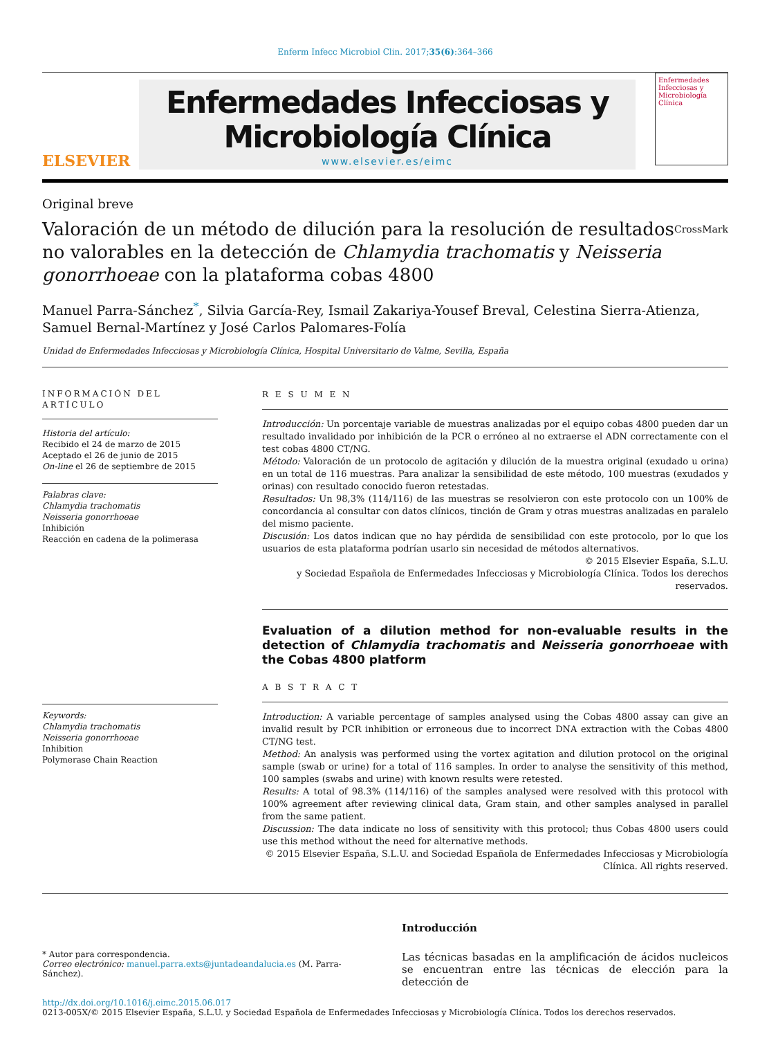Enferm Infecc Microbiol Clin. 2017;35(6):364–366
ELSEVIER
Enfermedades Infecciosas y
Microbiología Clínica
www.elsevier.es/eimc
Enfermedades Infecciosas y Microbiología Clínica
Original breve
Valoración de un método de dilución para la resolución de resultados no valorables en la detección de Chlamydia trachomatis y Neisseria gonorrhoeae con la plataforma cobas 4800
CrossMark
Manuel Parra-Sánchez<sup>*</sup>, Silvia García-Rey, Ismail Zakariya-Yousef Breval, Celestina Sierra-Atienza, Samuel Bernal-Martínez y José Carlos Palomares-Folía
Unidad de Enfermedades Infecciosas y Microbiología Clínica, Hospital Universitario de Valme, Sevilla, España
INFORMACIÓN DEL ARTÍCULO
Historia del artículo:
Recibido el 24 de marzo de 2015
Aceptado el 26 de junio de 2015
On-line el 26 de septiembre de 2015
Palabras clave:
Chlamydia trachomatis
Neisseria gonorrhoeae
Inhibición
Reacción en cadena de la polimerasa
Keywords:
Chlamydia trachomatis
Neisseria gonorrhoeae
Inhibition
Polymerase Chain Reaction
R E S U M E N
Introducción: Un porcentaje variable de muestras analizadas por el equipo cobas 4800 pueden dar un resultado invalidado por inhibición de la PCR o erróneo al no extraerse el ADN correctamente con el test cobas 4800 CT/NG.
Método: Valoración de un protocolo de agitación y dilución de la muestra original (exudado u orina) en un total de 116 muestras. Para analizar la sensibilidad de este método, 100 muestras (exudados y orinas) con resultado conocido fueron retestadas.
Resultados: Un 98,3% (114/116) de las muestras se resolvieron con este protocolo con un 100% de concordancia al consultar con datos clínicos, tinción de Gram y otras muestras analizadas en paralelo del mismo paciente.
Discusión: Los datos indican que no hay pérdida de sensibilidad con este protocolo, por lo que los usuarios de esta plataforma podrían usarlo sin necesidad de métodos alternativos.
© 2015 Elsevier España, S.L.U.
y Sociedad Española de Enfermedades Infecciosas y Microbiología Clínica. Todos los derechos reservados.
Evaluation of a dilution method for non-evaluable results in the detection of Chlamydia trachomatis and Neisseria gonorrhoeae with the Cobas 4800 platform
A B S T R A C T
Introduction: A variable percentage of samples analysed using the Cobas 4800 assay can give an invalid result by PCR inhibition or erroneous due to incorrect DNA extraction with the Cobas 4800 CT/NG test.
Method: An analysis was performed using the vortex agitation and dilution protocol on the original sample (swab or urine) for a total of 116 samples. In order to analyse the sensitivity of this method, 100 samples (swabs and urine) with known results were retested.
Results: A total of 98.3% (114/116) of the samples analysed were resolved with this protocol with 100% agreement after reviewing clinical data, Gram stain, and other samples analysed in parallel from the same patient.
Discussion: The data indicate no loss of sensitivity with this protocol; thus Cobas 4800 users could use this method without the need for alternative methods.
© 2015 Elsevier España, S.L.U. and Sociedad Española de Enfermedades Infecciosas y Microbiología Clínica. All rights reserved.
* Autor para correspondencia.
Correo electrónico: manuel.parra.exts@juntadeandalucia.es (M. Parra-Sánchez).
Introducción
Las técnicas basadas en la amplificación de ácidos nucleicos se encuentran entre las técnicas de elección para la detección de
http://dx.doi.org/10.1016/j.eimc.2015.06.017
0213-005X/© 2015 Elsevier España, S.L.U. y Sociedad Española de Enfermedades Infecciosas y Microbiología Clínica. Todos los derechos reservados.